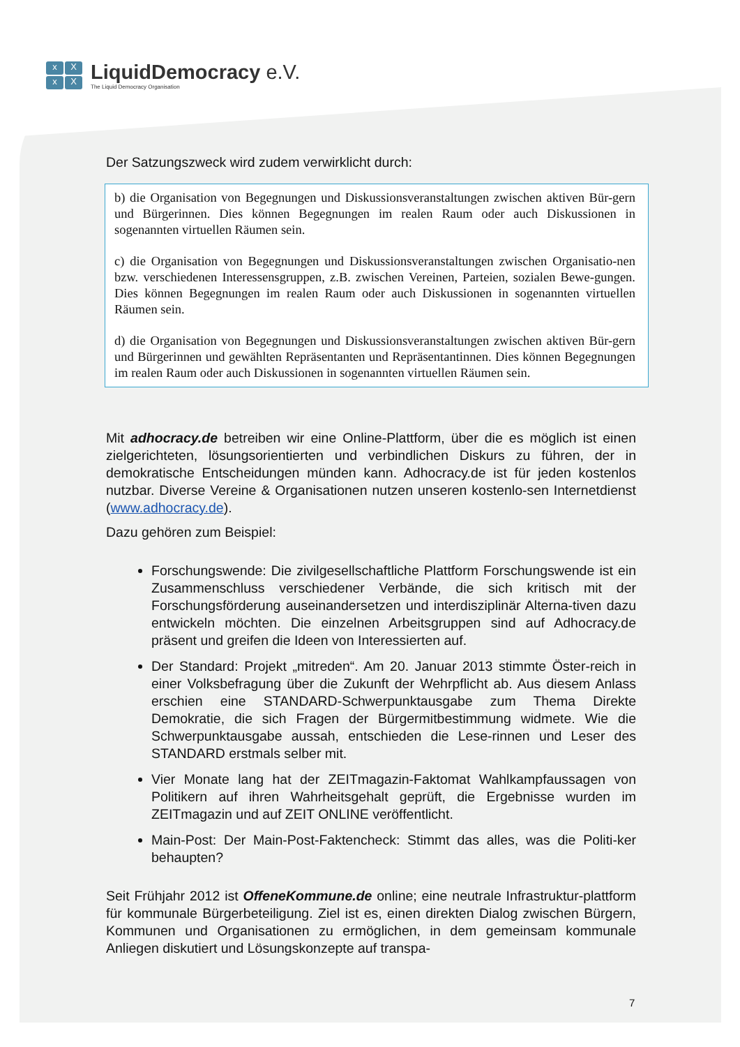xXxX
LiquidDemocracy e.V.
The Liquid Democracy Organisation
Der Satzungszweck wird zudem verwirklicht durch:
b) die Organisation von Begegnungen und Diskussionsveranstaltungen zwischen aktiven Bür-gern und Bürgerinnen. Dies können Begegnungen im realen Raum oder auch Diskussionen in sogenannten virtuellen Räumen sein.
c) die Organisation von Begegnungen und Diskussionsveranstaltungen zwischen Organisatio-nen bzw. verschiedenen Interessensgruppen, z.B. zwischen Vereinen, Parteien, sozialen Bewe-gungen. Dies können Begegnungen im realen Raum oder auch Diskussionen in sogenannten virtuellen Räumen sein.
d) die Organisation von Begegnungen und Diskussionsveranstaltungen zwischen aktiven Bür-gern und Bürgerinnen und gewählten Repräsentanten und Repräsentantinnen. Dies können Begegnungen im realen Raum oder auch Diskussionen in sogenannten virtuellen Räumen sein.
Mit adhocracy.de betreiben wir eine Online-Plattform, über die es möglich ist einen zielgerichteten, lösungsorientierten und verbindlichen Diskurs zu führen, der in demokratische Entscheidungen münden kann. Adhocracy.de ist für jeden kostenlos nutzbar. Diverse Vereine & Organisationen nutzen unseren kostenlo-sen Internetdienst (www.adhocracy.de).
Dazu gehören zum Beispiel:
Forschungswende: Die zivilgesellschaftliche Plattform Forschungswende ist ein Zusammenschluss verschiedener Verbände, die sich kritisch mit der Forschungsförderung auseinandersetzen und interdisziplinär Alterna-tiven dazu entwickeln möchten. Die einzelnen Arbeitsgruppen sind auf Adhocracy.de präsent und greifen die Ideen von Interessierten auf.
Der Standard: Projekt „mitreden“. Am 20. Januar 2013 stimmte Öster-reich in einer Volksbefragung über die Zukunft der Wehrpflicht ab. Aus diesem Anlass erschien eine STANDARD-Schwerpunktausgabe zum Thema Direkte Demokratie, die sich Fragen der Bürgermitbestimmung widmete. Wie die Schwerpunktausgabe aussah, entschieden die Lese-rinnen und Leser des STANDARD erstmals selber mit.
Vier Monate lang hat der ZEITmagazin-Faktomat Wahlkampfaussagen von Politikern auf ihren Wahrheitsgehalt geprüft, die Ergebnisse wurden im ZEITmagazin und auf ZEIT ONLINE veröffentlicht.
Main-Post: Der Main-Post-Faktencheck: Stimmt das alles, was die Politi-ker behaupten?
Seit Frühjahr 2012 ist OffeneKommune.de online; eine neutrale Infrastruktur-plattform für kommunale Bürgerbeteiligung. Ziel ist es, einen direkten Dialog zwischen Bürgern, Kommunen und Organisationen zu ermöglichen, in dem gemeinsam kommunale Anliegen diskutiert und Lösungskonzepte auf transpa-
7